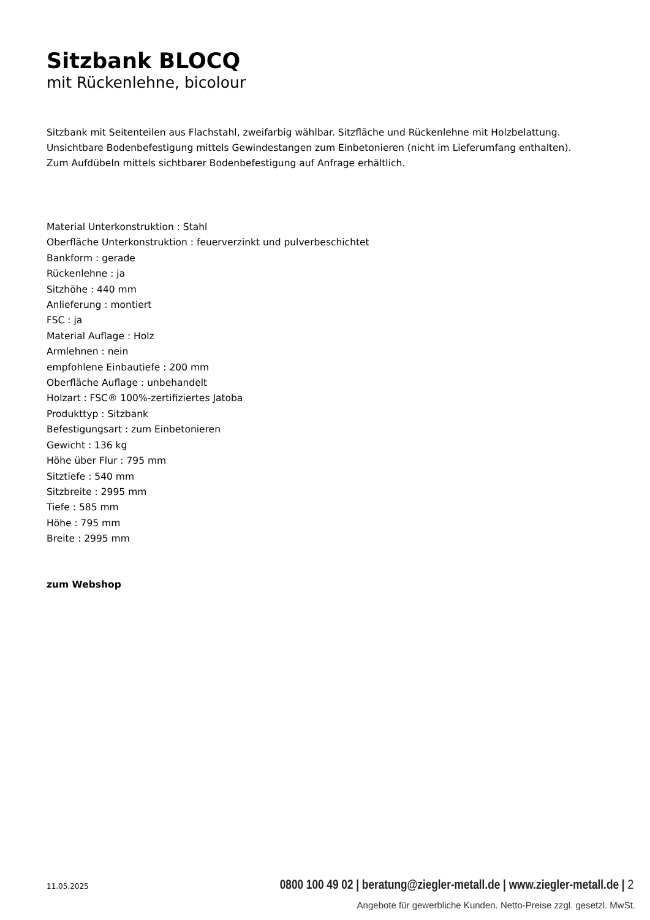Sitzbank BLOCQ
mit Rückenlehne, bicolour
Sitzbank mit Seitenteilen aus Flachstahl, zweifarbig wählbar. Sitzfläche und Rückenlehne mit Holzbelattung.
Unsichtbare Bodenbefestigung mittels Gewindestangen zum Einbetonieren (nicht im Lieferumfang enthalten).
Zum Aufdübeln mittels sichtbarer Bodenbefestigung auf Anfrage erhältlich.
Material Unterkonstruktion : Stahl
Oberfläche Unterkonstruktion : feuerverzinkt und pulverbeschichtet
Bankform : gerade
Rückenlehne : ja
Sitzhöhe : 440 mm
Anlieferung : montiert
FSC : ja
Material Auflage : Holz
Armlehnen : nein
empfohlene Einbautiefe : 200 mm
Oberfläche Auflage : unbehandelt
Holzart : FSC® 100%-zertifiziertes Jatoba
Produkttyp : Sitzbank
Befestigungsart : zum Einbetonieren
Gewicht : 136 kg
Höhe über Flur : 795 mm
Sitztiefe : 540 mm
Sitzbreite : 2995 mm
Tiefe : 585 mm
Höhe : 795 mm
Breite : 2995 mm
zum Webshop
11.05.2025 0800 100 49 02 | beratung@ziegler-metall.de | www.ziegler-metall.de | 2
Angebote für gewerbliche Kunden. Netto-Preise zzgl. gesetzl. MwSt.